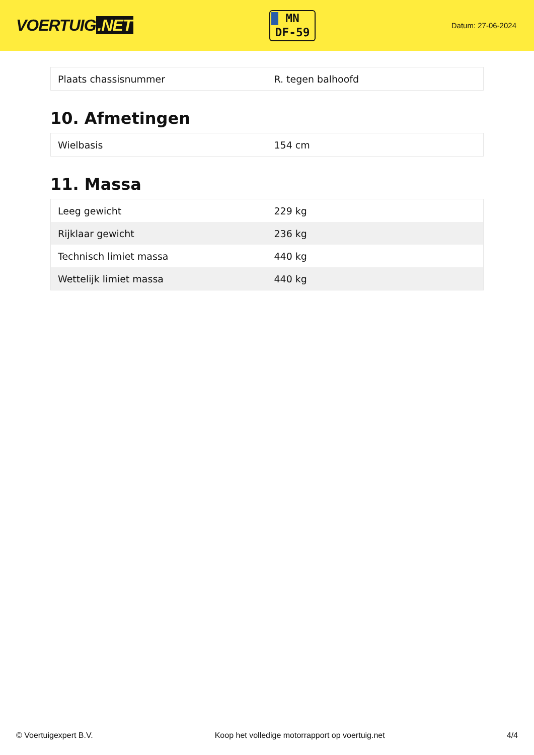VOERTUIG.NET
MN
DF-59
Datum: 27-06-2024
| Plaats chassisnummer | R. tegen balhoofd |
10. Afmetingen
| Wielbasis | 154 cm |
11. Massa
| Leeg gewicht | 229 kg |
| Rijklaar gewicht | 236 kg |
| Technisch limiet massa | 440 kg |
| Wettelijk limiet massa | 440 kg |
© Voertuigexpert B.V. Koop het volledige motorrapport op voertuig.net 4/4